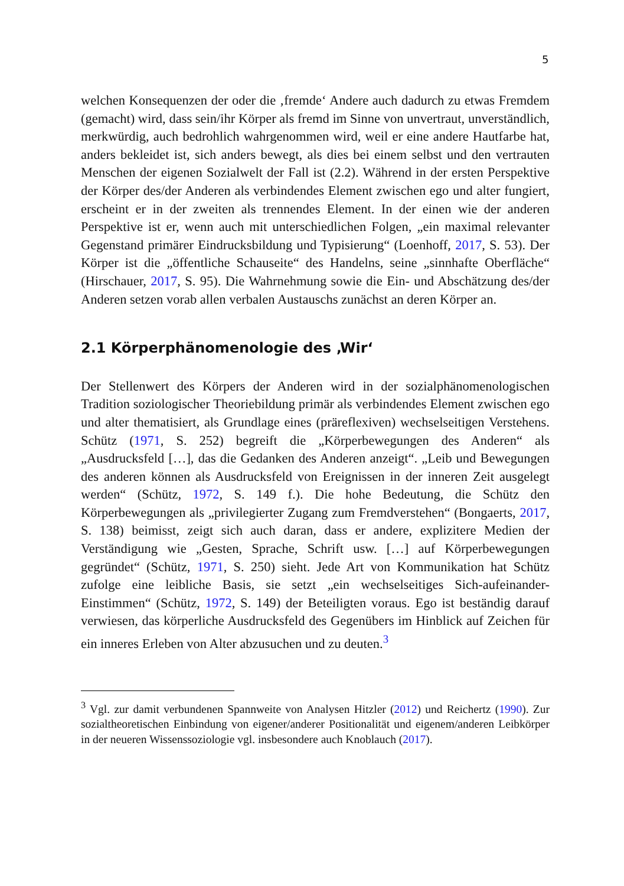5
welchen Konsequenzen der oder die ‚fremde‘ Andere auch dadurch zu etwas Fremdem (gemacht) wird, dass sein/ihr Körper als fremd im Sinne von unvertraut, unverständlich, merkwürdig, auch bedrohlich wahrgenommen wird, weil er eine andere Hautfarbe hat, anders bekleidet ist, sich anders bewegt, als dies bei einem selbst und den vertrauten Menschen der eigenen Sozialwelt der Fall ist (2.2). Während in der ersten Perspektive der Körper des/der Anderen als verbindendes Element zwischen ego und alter fungiert, erscheint er in der zweiten als trennendes Element. In der einen wie der anderen Perspektive ist er, wenn auch mit unterschiedlichen Folgen, „ein maximal relevanter Gegenstand primärer Eindrucksbildung und Typisierung“ (Loenhoff, 2017, S. 53). Der Körper ist die „öffentliche Schauseite“ des Handelns, seine „sinnhafte Oberfläche“ (Hirschauer, 2017, S. 95). Die Wahrnehmung sowie die Ein- und Abschätzung des/der Anderen setzen vorab allen verbalen Austauschs zunächst an deren Körper an.
2.1 Körperphänomenologie des ‚Wir‘
Der Stellenwert des Körpers der Anderen wird in der sozialphänomenologischen Tradition soziologischer Theoriebildung primär als verbindendes Element zwischen ego und alter thematisiert, als Grundlage eines (präreflexiven) wechselseitigen Verstehens. Schütz (1971, S. 252) begreift die „Körperbewegungen des Anderen“ als „Ausdrucksfeld […], das die Gedanken des Anderen anzeigt“. „Leib und Bewegungen des anderen können als Ausdrucksfeld von Ereignissen in der inneren Zeit ausgelegt werden“ (Schütz, 1972, S. 149 f.). Die hohe Bedeutung, die Schütz den Körperbewegungen als „privilegierter Zugang zum Fremdverstehen“ (Bongaerts, 2017, S. 138) beimisst, zeigt sich auch daran, dass er andere, explizitere Medien der Verständigung wie „Gesten, Sprache, Schrift usw. […] auf Körperbewegungen gegründet“ (Schütz, 1971, S. 250) sieht. Jede Art von Kommunikation hat Schütz zufolge eine leibliche Basis, sie setzt „ein wechselseitiges Sich-aufeinander-Einstimmen“ (Schütz, 1972, S. 149) der Beteiligten voraus. Ego ist beständig darauf verwiesen, das körperliche Ausdrucksfeld des Gegenübers im Hinblick auf Zeichen für ein inneres Erleben von Alter abzusuchen und zu deuten.<sup>3</sup>
<sup>3</sup> Vgl. zur damit verbundenen Spannweite von Analysen Hitzler (2012) und Reichertz (1990). Zur sozialtheoretischen Einbindung von eigener/anderer Positionalität und eigenem/anderen Leibkörper in der neueren Wissenssoziologie vgl. insbesondere auch Knoblauch (2017).